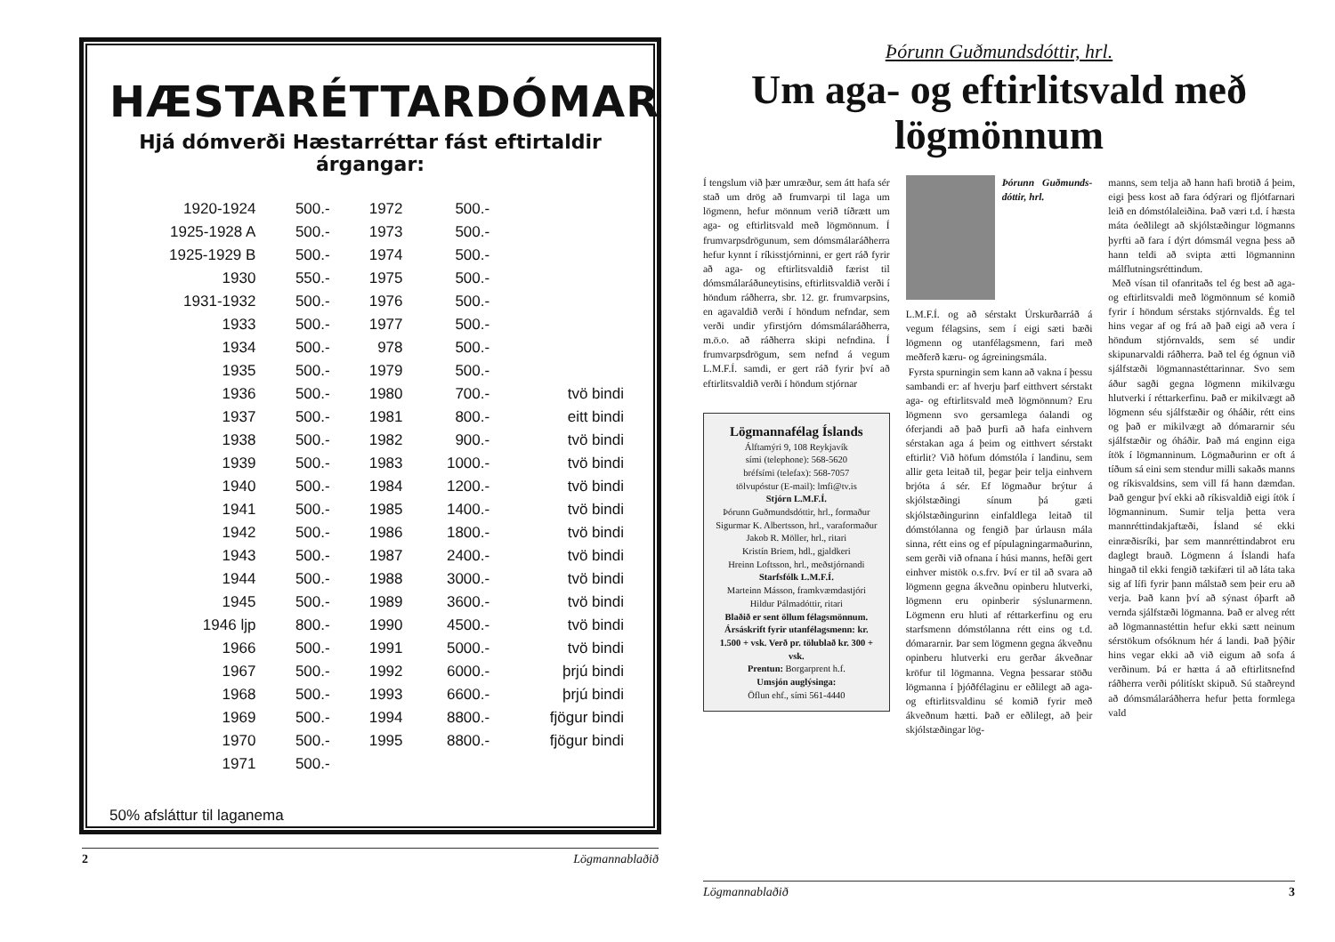HÆSTARÉTTARDÓMAR
Hjá dómverði Hæstarréttar fást eftirtaldir árgangar:
| 1920-1924 | 500.- | 1972 | 500.- | |
| 1925-1928 A | 500.- | 1973 | 500.- | |
| 1925-1929 B | 500.- | 1974 | 500.- | |
| 1930 | 550.- | 1975 | 500.- | |
| 1931-1932 | 500.- | 1976 | 500.- | |
| 1933 | 500.- | 1977 | 500.- | |
| 1934 | 500.- | 978 | 500.- | |
| 1935 | 500.- | 1979 | 500.- | |
| 1936 | 500.- | 1980 | 700.- | tvö bindi |
| 1937 | 500.- | 1981 | 800.- | eitt bindi |
| 1938 | 500.- | 1982 | 900.- | tvö bindi |
| 1939 | 500.- | 1983 | 1000.- | tvö bindi |
| 1940 | 500.- | 1984 | 1200.- | tvö bindi |
| 1941 | 500.- | 1985 | 1400.- | tvö bindi |
| 1942 | 500.- | 1986 | 1800.- | tvö bindi |
| 1943 | 500.- | 1987 | 2400.- | tvö bindi |
| 1944 | 500.- | 1988 | 3000.- | tvö bindi |
| 1945 | 500.- | 1989 | 3600.- | tvö bindi |
| 1946 ljp | 800.- | 1990 | 4500.- | tvö bindi |
| 1966 | 500.- | 1991 | 5000.- | tvö bindi |
| 1967 | 500.- | 1992 | 6000.- | þrjú bindi |
| 1968 | 500.- | 1993 | 6600.- | þrjú bindi |
| 1969 | 500.- | 1994 | 8800.- | fjögur bindi |
| 1970 | 500.- | 1995 | 8800.- | fjögur bindi |
| 1971 | 500.- | | | |
50% afsláttur til laganema
2 Lögmannablaðið
Þórunn Guðmundsdóttir, hrl.
Um aga- og eftirlitsvald með lögmönnum
Í tengslum við þær umræður, sem átt hafa sér stað um drög að frumvarpi til laga um lögmenn, hefur mönnum verið tíðrætt um aga- og eftirlitsvald með lögmönnum. Í frumvarpsdrögunum, sem dómsmálaráðherra hefur kynnt í ríkisstjórninni, er gert ráð fyrir að aga- og eftirlitsvaldið færist til dómsmálaráðuneytisins, eftirlitsvaldið verði í höndum ráðherra, sbr. 12. gr. frumvarpsins, en agavaldið verði í höndum nefndar, sem verði undir yfirstjórn dómsmálaráðherra, m.ö.o. að ráðherra skipi nefndina. Í frumvarpsdrögum, sem nefnd á vegum L.M.F.Í. samdi, er gert ráð fyrir því að eftirlitsvaldið verði í höndum stjórnar
Lögmannafélag Íslands
Álftamýri 9, 108 Reykjavík
sími (telephone): 568-5620
bréfsími (telefax): 568-7057
tölvupóstur (E-mail): lmfi@tv.is
Stjórn L.M.F.Í.
Þórunn Guðmundsdóttir, hrl., formaður
Sigurmar K. Albertsson, hrl., varaformaður
Jakob R. Möller, hrl., ritari
Kristín Briem, hdl., gjaldkeri
Hreinn Loftsson, hrl., meðstjórnandi
Starfsfólk L.M.F.Í.
Marteinn Másson, framkvæmdastjóri
Hildur Pálmadóttir, ritari
Blaðið er sent öllum félagsmönnum. Ársáskrift fyrir utanfélagsmenn: kr. 1.500 + vsk. Verð pr. tölublað kr. 300 + vsk.
Prentun: Borgarprent h.f.
Umsjón auglýsinga:
Öflun ehf., sími 561-4440
Þórunn Guðmunds-dóttir, hrl.
L.M.F.Í. og að sérstakt Úrskurðarráð á vegum félagsins, sem í eigi sæti bæði lögmenn og utanfélagsmenn, fari með meðferð kæru- og ágreiningsmála.
Fyrsta spurningin sem kann að vakna í þessu sambandi er: af hverju þarf eitthvert sérstakt aga- og eftirlitsvald með lögmönnum? Eru lögmenn svo gersamlega óalandi og óferjandi að það þurfi að hafa einhvern sérstakan aga á þeim og eitthvert sérstakt eftirlit? Við höfum dómstóla í landinu, sem allir geta leitað til, þegar þeir telja einhvern brjóta á sér. Ef lögmaður brýtur á skjólstæðingi sínum þá gæti skjólstæðingurinn einfaldlega leitað til dómstólanna og fengið þar úrlausn mála sinna, rétt eins og ef pípulagningarmaðurinn, sem gerði við ofnana í húsi manns, hefði gert einhver mistök o.s.frv. Því er til að svara að lögmenn gegna ákveðnu opinberu hlutverki, lögmenn eru opinberir sýslunarmenn. Lögmenn eru hluti af réttarkerfinu og eru starfsmenn dómstólanna rétt eins og t.d. dómararnir. Þar sem lögmenn gegna ákveðnu opinberu hlutverki eru gerðar ákveðnar kröfur til lögmanna. Vegna þessarar stöðu lögmanna í þjóðfélaginu er eðlilegt að aga- og eftirlitsvaldinu sé komið fyrir með ákveðnum hætti. Það er eðlilegt, að þeir skjólstæðingar lög-
manns, sem telja að hann hafi brotið á þeim, eigi þess kost að fara ódýrari og fljótfarnari leið en dómstólaleiðina. Það væri t.d. í hæsta máta óeðlilegt að skjólstæðingur lögmanns þyrfti að fara í dýrt dómsmál vegna þess að hann teldi að svipta ætti lögmanninn málflutningsréttindum.
Með vísan til ofanritaðs tel ég best að aga- og eftirlitsvaldi með lögmönnum sé komið fyrir í höndum sérstaks stjórnvalds. Ég tel hins vegar af og frá að það eigi að vera í höndum stjórnvalds, sem sé undir skipunarvaldi ráðherra. Það tel ég ógnun við sjálfstæði lögmannastéttarinnar. Svo sem áður sagði gegna lögmenn mikilvægu hlutverki í réttarkerfinu. Það er mikilvægt að lögmenn séu sjálfstæðir og óháðir, rétt eins og það er mikilvægt að dómararnir séu sjálfstæðir og óháðir. Það má enginn eiga ítök í lögmanninum. Lögmaðurinn er oft á tíðum sá eini sem stendur milli sakaðs manns og ríkisvaldsins, sem vill fá hann dæmdan. Það gengur því ekki að ríkisvaldið eigi ítök í lögmanninum. Sumir telja þetta vera mannréttindakjaftæði, Ísland sé ekki einræðisríki, þar sem mannréttindabrot eru daglegt brauð. Lögmenn á Íslandi hafa hingað til ekki fengið tækifæri til að láta taka sig af lífi fyrir þann málstað sem þeir eru að verja. Það kann því að sýnast óþarft að vernda sjálfstæði lögmanna. Það er alveg rétt að lögmannastéttin hefur ekki sætt neinum sérstökum ofsóknum hér á landi. Það þýðir hins vegar ekki að við eigum að sofa á verðinum. Þá er hætta á að eftirlitsnefnd ráðherra verði pólitískt skipuð. Sú staðreynd að dómsmálaráðherra hefur þetta formlega vald
Lögmannablaðið 3